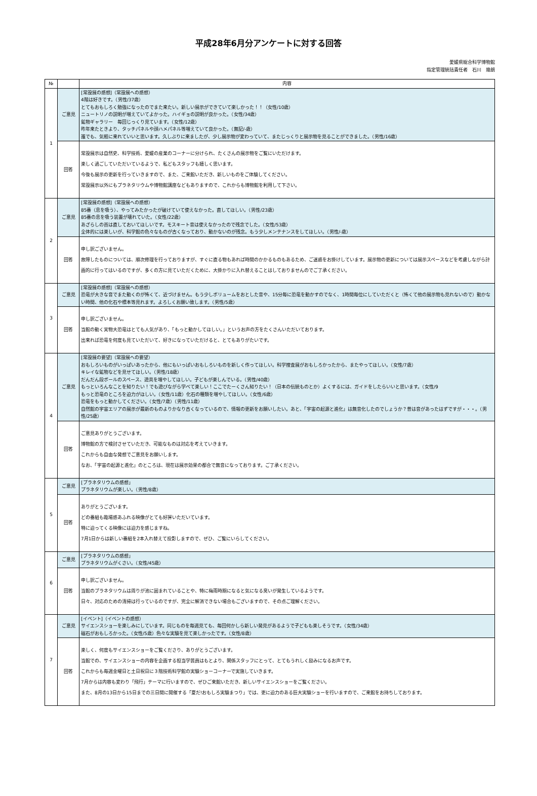平成28年6月分アンケートに対する回答
愛媛県総合科学博物館
指定管理統括責任者　石川　幾朗
| № | | 内容 |
| --- | --- | --- |
| 1 | ご意見 | [常設展の感想]（常設展への感想） 4階は好きです。（男性/37歳） とてもおもしろく勉強になったのでまた来たい。新しい展示ができていて楽しかった！！（女性/10歳） ニュートリノの説明が増えていてよかった。ハイギョの説明が良かった。（女性/34歳） 鉱物ギャラリー 毎回じっくり見ています。（女性/12歳） 昨年来たときより、タッチパネルや顔ハメパネル等増えていて良かった。（無記/-歳） 誰でも、気軽に来れていいと思います。久しぶりに来ましたが、少し展示物が変わっていて、またじっくりと展示物を見ることができました。（男性/16歳） |
| | 回答 | 常設展示は自然史、科学技術、愛媛の産業のコーナーに分けられ、たくさんの展示物をご覧にいただけます。 楽しく過ごしていただいているようで、私どもスタッフも嬉しく思います。 今後も展示の更新を行っていきますので、また、ご来館いただき、新しいものをご体験してください。 常設展示以外にもプラネタリウムや博物館講座などもありますので、これからも博物館を利用して下さい。 |
| 2 | ご意見 | [常設展の感想]（常設展への感想） 85番（息を吸う）、やってみたかったが破けていて使えなかった。直してほしい。（男性/23歳） 85番の息を吸う装置が壊れていた。（女性/22歳） あざらしの首は直しておいてほしいです。モスキート音は使えなかったので残念でした。（女性/53歳） 全体的には楽しいが、科学館の色々なものが古くなっており、動かないのが残念。もう少しメンテナンスをしてほしい。（男性/-歳） |
| | 回答 | 申し訳ございません。 故障したものについては、順次修理を行っておりますが、すぐに直る物もあれば時間のかかるものもあるため、ご迷惑をお掛けしています。展示物の更新については展示スペースなどを考慮しながら計画的に行ってはいるのですが、多くの方に見ていただくために、大掛かりに入れ替えることはしておりませんのでご了承ください。 |
| 3 | ご意見 | [常設展の感想]（常設展への感想） 恐竜が大きな音でまた動くのが怖くて、近づけません。もう少しボリュームをおとした音や、15分毎に恐竜を動かすのでなく、1時間毎位にしていただくと（怖くて他の展示物も見れないので）動かない時間、他の化石や標本等見れます。よろしくお願い致します。（男性/5歳） |
| | 回答 | 申し訳ございません。 当館の動く実物大恐竜はとても人気があり、「もっと動かしてほしい。」というお声の方をたくさんいただいております。 出来れば恐竜を何度も見ていただいて、好きになっていただけると、とてもありがたいです。 |
| 4 | ご意見 | [常設展の要望]（常設展への要望） おもしろいものがいっぱいあったから、他にもいっぱいおもしろいものを新しく作ってほしい。科学捜査展がおもしろかったから、またやってほしい。（女性/7歳） キレイな鉱物などを見せてほしい。（男性/18歳） だんだん段ボールのスペース、遊具を増やしてほしい。子どもが楽しんでいる。（男性/40歳） もっといろんなことを知りたい！でも遊びながら学べて楽しい！ここでたーくさん知りたい！（日本の伝統ものとか）よくするには、ガイドをしたらいいと思います。（女性/9 もっと恐竜のところを迫力がほしい。（女性/11歳）化石の種類を増やしてほしい。（女性/6歳） 恐竜をもっと動かしてください。（女性/7歳）（男性/11歳） 自然館の宇宙エリアの展示が最新のものよりかなり古くなっているので、情報の更新をお願いしたい。あと、「宇宙の起源と進化」は無音化したのでしょうか？昔は音があったはずですが・・・。（男性/25歳） |
| | 回答 | ご意見ありがとうございます。 博物館の方で検討させていただき、可能なものは対応を考えていきます。 これからも自由な発想でご意見をお願いします。 なお、「宇宙の起源と進化」のところは、現在は展示効果の都合で無音になっております。ご了承ください。 |
| 5 | ご意見 | [プラネタリウムの感想」 プラネタリウムが楽しい。（男性/8歳） |
| | 回答 | ありがとうございます。 どの番組も臨場感あふれる映像がとても好評いただいています。 特に迫ってくる映像には迫力を感じますね。 7月1日からは新しい番組を2本入れ替えて投影しますので、ぜひ、ご覧にいらしてください。 |
| 6 | ご意見 | [プラネタリウムの感想」 プラネタリウムがくさい。（女性/45歳） |
| | 回答 | 申し訳ございません。 当館のプラネタリウムは周りが池に囲まれていることや、特に梅雨時期になると気になる臭いが発生しているようです。 日々、対応のための清掃は行っているのですが、完全に解消できない場合もございますので、その点ご理解ください。 |
| 7 | ご意見 | [イベント]（イベントの感想） サイエンスショーを楽しみにしています。同じものを毎週見ても、毎回何かしら新しい発見があるようで子どもも楽しそうです。（女性/34歳） 磁石がおもしろかった。（女性/5歳）色々な実験を見て楽しかったです。（女性/8歳） |
| | 回答 | 楽しく、何度もサイエンスショーをご覧くださり、ありがとうございます。 当館での、サイエンスショーの内容を企画する担当学芸員はもとより、関係スタッフにとって、とてもうれしく励みになるお声です。 これからも毎週金曜日と土日祝日に３階技術科学館の実験ショーコーナーで実施していきます。 7月からは内容も変わり「飛行」テーマに行いますので、ぜひご来館いただき、新しいサイエンスショーをご覧ください。 また、8月の13日から15日までの三日間に開催する「夏だ!おもしろ実験まつり」では、更に迫力のある巨大実験ショーを行いますので、ご来館をお持ちしております。 |